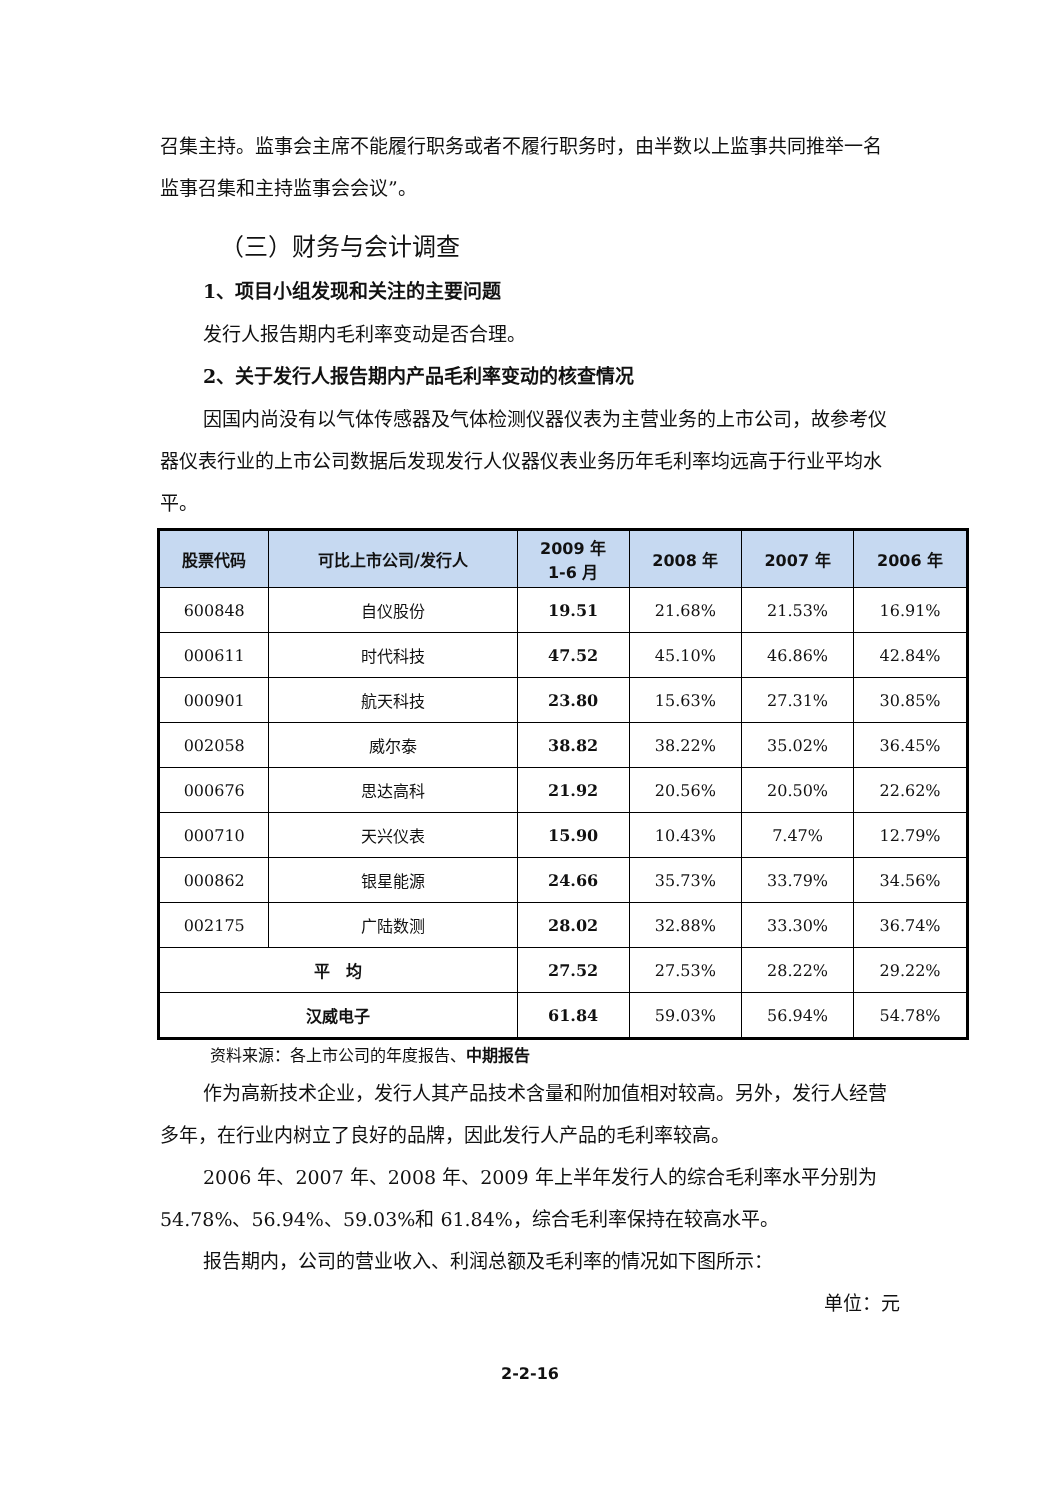召集主持。监事会主席不能履行职务或者不履行职务时，由半数以上监事共同推举一名监事召集和主持监事会会议”。
（三）财务与会计调查
1、项目小组发现和关注的主要问题
发行人报告期内毛利率变动是否合理。
2、关于发行人报告期内产品毛利率变动的核查情况
因国内尚没有以气体传感器及气体检测仪器仪表为主营业务的上市公司，故参考仪器仪表行业的上市公司数据后发现发行人仪器仪表业务历年毛利率均远高于行业平均水平。
| 股票代码 | 可比上市公司/发行人 | 2009 年 1-6 月 | 2008 年 | 2007 年 | 2006 年 |
| --- | --- | --- | --- | --- | --- |
| 600848 | 自仪股份 | 19.51 | 21.68% | 21.53% | 16.91% |
| 000611 | 时代科技 | 47.52 | 45.10% | 46.86% | 42.84% |
| 000901 | 航天科技 | 23.80 | 15.63% | 27.31% | 30.85% |
| 002058 | 威尔泰 | 38.82 | 38.22% | 35.02% | 36.45% |
| 000676 | 思达高科 | 21.92 | 20.56% | 20.50% | 22.62% |
| 000710 | 天兴仪表 | 15.90 | 10.43% | 7.47% | 12.79% |
| 000862 | 银星能源 | 24.66 | 35.73% | 33.79% | 34.56% |
| 002175 | 广陆数测 | 28.02 | 32.88% | 33.30% | 36.74% |
| 平 均 | | 27.52 | 27.53% | 28.22% | 29.22% |
| 汉威电子 | | 61.84 | 59.03% | 56.94% | 54.78% |
资料来源：各上市公司的年度报告、中期报告
作为高新技术企业，发行人其产品技术含量和附加值相对较高。另外，发行人经营多年，在行业内树立了良好的品牌，因此发行人产品的毛利率较高。
2006 年、2007 年、2008 年、2009 年上半年发行人的综合毛利率水平分别为 54.78%、56.94%、59.03%和 61.84%，综合毛利率保持在较高水平。
报告期内，公司的营业收入、利润总额及毛利率的情况如下图所示：
单位：元
2-2-16